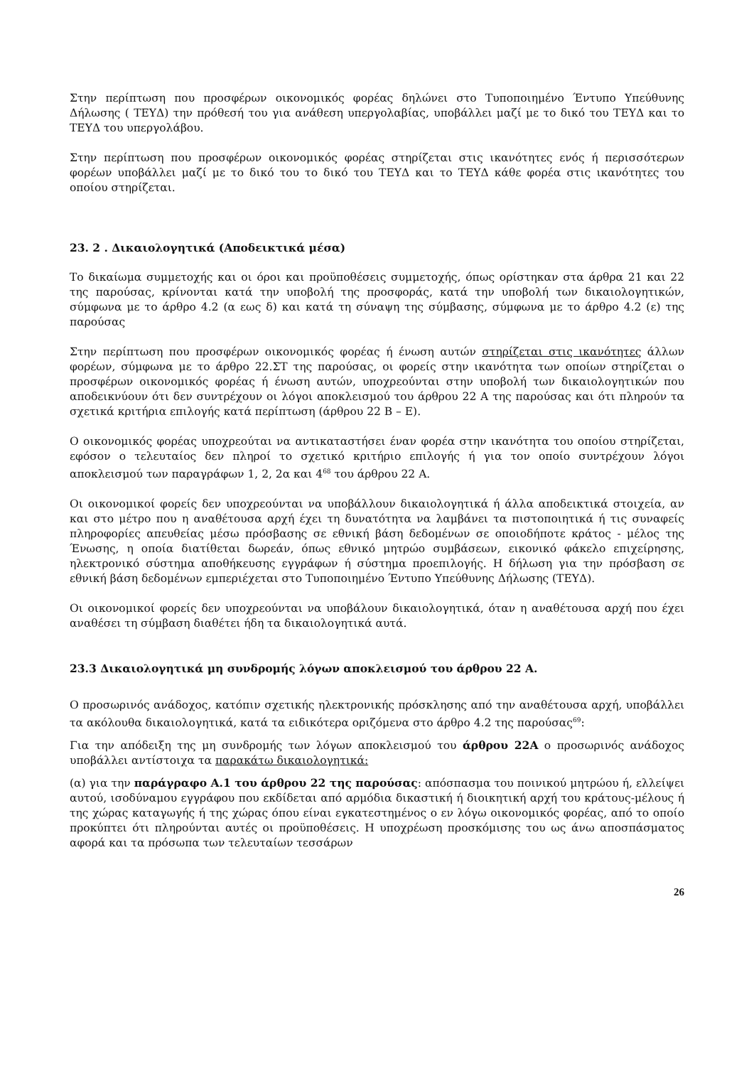Στην περίπτωση που προσφέρων οικονομικός φορέας δηλώνει στο Τυποποιημένο Έντυπο Υπεύθυνης Δήλωσης ( ΤΕΥΔ) την πρόθεσή του για ανάθεση υπεργολαβίας, υποβάλλει μαζί με το δικό του ΤΕΥΔ και το ΤΕΥΔ του υπεργολάβου.
Στην περίπτωση που προσφέρων οικονομικός φορέας στηρίζεται στις ικανότητες ενός ή περισσότερων φορέων υποβάλλει μαζί με το δικό του το δικό του ΤΕΥΔ και το ΤΕΥΔ κάθε φορέα στις ικανότητες του οποίου στηρίζεται.
23. 2 . Δικαιολογητικά (Αποδεικτικά μέσα)
Το δικαίωμα συμμετοχής και οι όροι και προϋποθέσεις συμμετοχής, όπως ορίστηκαν στα άρθρα 21 και 22 της παρούσας, κρίνονται κατά την υποβολή της προσφοράς, κατά την υποβολή των δικαιολογητικών, σύμφωνα με το άρθρο 4.2 (α εως δ) και κατά τη σύναψη της σύμβασης, σύμφωνα με το άρθρο 4.2 (ε) της παρούσας
Στην περίπτωση που προσφέρων οικονομικός φορέας ή ένωση αυτών στηρίζεται στις ικανότητες άλλων φορέων, σύμφωνα με το άρθρο 22.ΣΤ της παρούσας, οι φορείς στην ικανότητα των οποίων στηρίζεται ο προσφέρων οικονομικός φορέας ή ένωση αυτών, υποχρεούνται στην υποβολή των δικαιολογητικών που αποδεικνύουν ότι δεν συντρέχουν οι λόγοι αποκλεισμού του άρθρου 22 Α της παρούσας και ότι πληρούν τα σχετικά κριτήρια επιλογής κατά περίπτωση (άρθρου 22 Β – Ε).
Ο οικονομικός φορέας υποχρεούται να αντικαταστήσει έναν φορέα στην ικανότητα του οποίου στηρίζεται, εφόσον ο τελευταίος δεν πληροί το σχετικό κριτήριο επιλογής ή για τον οποίο συντρέχουν λόγοι αποκλεισμού των παραγράφων 1, 2, 2α και 4<sup>68</sup> του άρθρου 22 Α.
Οι οικονομικοί φορείς δεν υποχρεούνται να υποβάλλουν δικαιολογητικά ή άλλα αποδεικτικά στοιχεία, αν και στο μέτρο που η αναθέτουσα αρχή έχει τη δυνατότητα να λαμβάνει τα πιστοποιητικά ή τις συναφείς πληροφορίες απευθείας μέσω πρόσβασης σε εθνική βάση δεδομένων σε οποιοδήποτε κράτος - μέλος της Ένωσης, η οποία διατίθεται δωρεάν, όπως εθνικό μητρώο συμβάσεων, εικονικό φάκελο επιχείρησης, ηλεκτρονικό σύστημα αποθήκευσης εγγράφων ή σύστημα προεπιλογής. Η δήλωση για την πρόσβαση σε εθνική βάση δεδομένων εμπεριέχεται στο Τυποποιημένο Έντυπο Υπεύθυνης Δήλωσης (ΤΕΥΔ).
Οι οικονομικοί φορείς δεν υποχρεούνται να υποβάλουν δικαιολογητικά, όταν η αναθέτουσα αρχή που έχει αναθέσει τη σύμβαση διαθέτει ήδη τα δικαιολογητικά αυτά.
23.3 Δικαιολογητικά μη συνδρομής λόγων αποκλεισμού του άρθρου 22 Α.
Ο προσωρινός ανάδοχος, κατόπιν σχετικής ηλεκτρονικής πρόσκλησης από την αναθέτουσα αρχή, υποβάλλει τα ακόλουθα δικαιολογητικά, κατά τα ειδικότερα οριζόμενα στο άρθρο 4.2 της παρούσας<sup>69</sup>:
Για την απόδειξη της μη συνδρομής των λόγων αποκλεισμού του άρθρου 22Α ο προσωρινός ανάδοχος υποβάλλει αντίστοιχα τα παρακάτω δικαιολογητικά:
(α) για την παράγραφο Α.1 του άρθρου 22 της παρούσας: απόσπασμα του ποινικού μητρώου ή, ελλείψει αυτού, ισοδύναμου εγγράφου που εκδίδεται από αρμόδια δικαστική ή διοικητική αρχή του κράτους-μέλους ή της χώρας καταγωγής ή της χώρας όπου είναι εγκατεστημένος ο εν λόγω οικονομικός φορέας, από το οποίο προκύπτει ότι πληρούνται αυτές οι προϋποθέσεις. Η υποχρέωση προσκόμισης του ως άνω αποσπάσματος αφορά και τα πρόσωπα των τελευταίων τεσσάρων
26